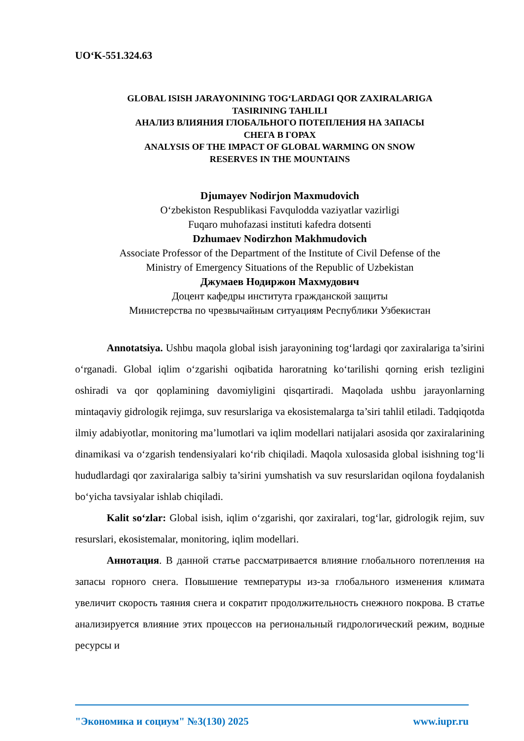UO‘K-551.324.63
GLOBAL ISISH JARAYONINING TOG‘LARDAGI QOR ZAXIRALARIGA
TASIRINING TAHLILI
АНАЛИЗ ВЛИЯНИЯ ГЛОБАЛЬНОГО ПОТЕПЛЕНИЯ НА ЗАПАСЫ
СНЕГА В ГОРАХ
ANALYSIS OF THE IMPACT OF GLOBAL WARMING ON SNOW
RESERVES IN THE MOUNTAINS
Djumayev Nodirjon Maxmudovich
O‘zbekiston Respublikasi Favqulodda vaziyatlar vazirligi
Fuqaro muhofazasi instituti kafedra dotsenti
Dzhumaev Nodirzhon Makhmudovich
Associate Professor of the Department of the Institute of Civil Defense of the
Ministry of Emergency Situations of the Republic of Uzbekistan
Джумаев Нодиржон Махмудович
Доцент кафедры института гражданской защиты
Министерства по чрезвычайным ситуациям Республики Узбекистан
Annotatsiya. Ushbu maqola global isish jarayonining tog‘lardagi qor zaxiralariga ta’sirini o‘rganadi. Global iqlim o‘zgarishi oqibatida haroratning ko‘tarilishi qorning erish tezligini oshiradi va qor qoplamining davomiyligini qisqartiradi. Maqolada ushbu jarayonlarning mintaqaviy gidrologik rejimga, suv resurslariga va ekosistemalarga ta’siri tahlil etiladi. Tadqiqotda ilmiy adabiyotlar, monitoring ma’lumotlari va iqlim modellari natijalari asosida qor zaxiralarining dinamikasi va o‘zgarish tendensiyalari ko‘rib chiqiladi. Maqola xulosasida global isishning tog‘li hududlardagi qor zaxiralariga salbiy ta’sirini yumshatish va suv resurslaridan oqilona foydalanish bo‘yicha tavsiyalar ishlab chiqiladi.
Kalit so‘zlar: Global isish, iqlim o‘zgarishi, qor zaxiralari, tog‘lar, gidrologik rejim, suv resurslari, ekosistemalar, monitoring, iqlim modellari.
Аннотация. В данной статье рассматривается влияние глобального потепления на запасы горного снега. Повышение температуры из-за глобального изменения климата увеличит скорость таяния снега и сократит продолжительность снежного покрова. В статье анализируется влияние этих процессов на региональный гидрологический режим, водные ресурсы и
"Экономика и социум" №3(130) 2025 www.iupr.ru